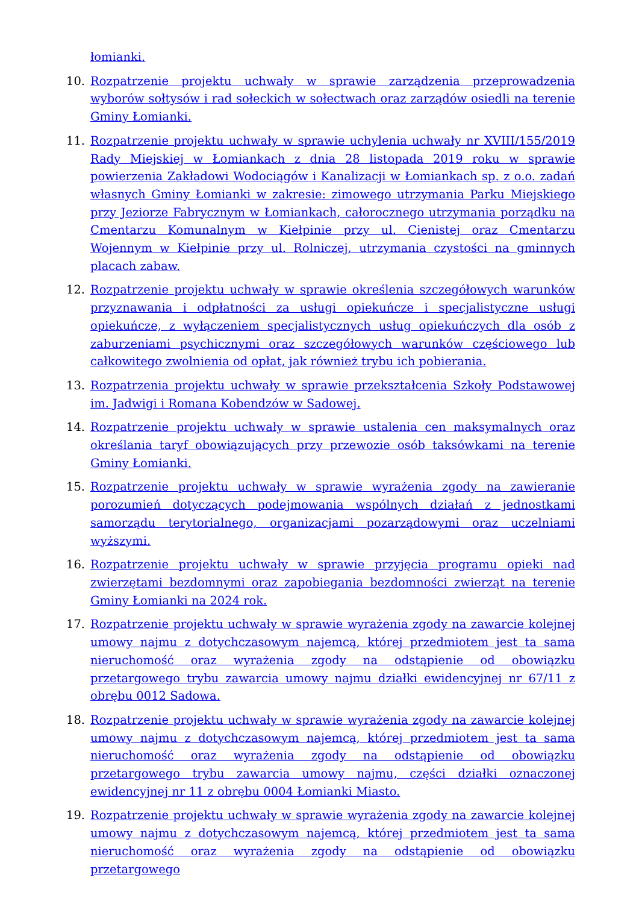łomianki.
10. Rozpatrzenie projektu uchwały w sprawie zarządzenia przeprowadzenia wyborów sołtysów i rad sołeckich w sołectwach oraz zarządów osiedli na terenie Gminy Łomianki.
11. Rozpatrzenie projektu uchwały w sprawie uchylenia uchwały nr XVIII/155/2019 Rady Miejskiej w Łomiankach z dnia 28 listopada 2019 roku w sprawie powierzenia Zakładowi Wodociągów i Kanalizacji w Łomiankach sp. z o.o. zadań własnych Gminy Łomianki w zakresie: zimowego utrzymania Parku Miejskiego przy Jeziorze Fabrycznym w Łomiankach, całorocznego utrzymania porządku na Cmentarzu Komunalnym w Kiełpinie przy ul. Cienistej oraz Cmentarzu Wojennym w Kiełpinie przy ul. Rolniczej, utrzymania czystości na gminnych placach zabaw.
12. Rozpatrzenie projektu uchwały w sprawie określenia szczegółowych warunków przyznawania i odpłatności za usługi opiekuńcze i specjalistyczne usługi opiekuńcze, z wyłączeniem specjalistycznych usług opiekuńczych dla osób z zaburzeniami psychicznymi oraz szczegółowych warunków częściowego lub całkowitego zwolnienia od opłat, jak również trybu ich pobierania.
13. Rozpatrzenia projektu uchwały w sprawie przekształcenia Szkoły Podstawowej im. Jadwigi i Romana Kobendzów w Sadowej.
14. Rozpatrzenie projektu uchwały w sprawie ustalenia cen maksymalnych oraz określania taryf obowiązujących przy przewozie osób taksówkami na terenie Gminy Łomianki.
15. Rozpatrzenie projektu uchwały w sprawie wyrażenia zgody na zawieranie porozumień dotyczących podejmowania wspólnych działań z jednostkami samorządu terytorialnego, organizacjami pozarządowymi oraz uczelniami wyższymi.
16. Rozpatrzenie projektu uchwały w sprawie przyjęcia programu opieki nad zwierzętami bezdomnymi oraz zapobiegania bezdomności zwierząt na terenie Gminy Łomianki na 2024 rok.
17. Rozpatrzenie projektu uchwały w sprawie wyrażenia zgody na zawarcie kolejnej umowy najmu z dotychczasowym najemcą, której przedmiotem jest ta sama nieruchomość oraz wyrażenia zgody na odstąpienie od obowiązku przetargowego trybu zawarcia umowy najmu działki ewidencyjnej nr 67/11 z obrębu 0012 Sadowa.
18. Rozpatrzenie projektu uchwały w sprawie wyrażenia zgody na zawarcie kolejnej umowy najmu z dotychczasowym najemcą, której przedmiotem jest ta sama nieruchomość oraz wyrażenia zgody na odstąpienie od obowiązku przetargowego trybu zawarcia umowy najmu, części działki oznaczonej ewidencyjnej nr 11 z obrębu 0004 Łomianki Miasto.
19. Rozpatrzenie projektu uchwały w sprawie wyrażenia zgody na zawarcie kolejnej umowy najmu z dotychczasowym najemcą, której przedmiotem jest ta sama nieruchomość oraz wyrażenia zgody na odstąpienie od obowiązku przetargowego